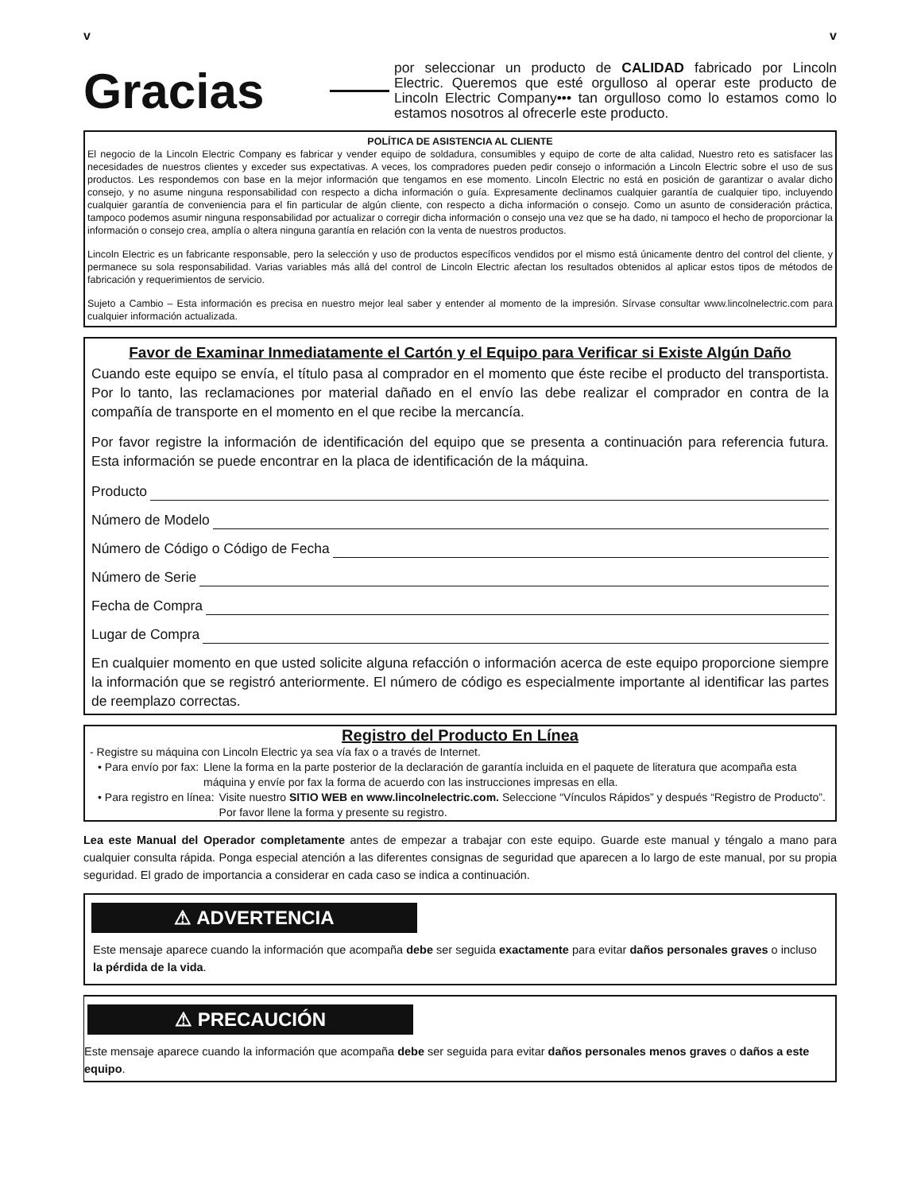v v
Gracias
por seleccionar un producto de CALIDAD fabricado por Lincoln Electric. Queremos que esté orgulloso al operar este producto de Lincoln Electric Company••• tan orgulloso como lo estamos como lo estamos nosotros al ofrecerle este producto.
POLÍTICA DE ASISTENCIA AL CLIENTE
El negocio de la Lincoln Electric Company es fabricar y vender equipo de soldadura, consumibles y equipo de corte de alta calidad, Nuestro reto es satisfacer las necesidades de nuestros clientes y exceder sus expectativas. A veces, los compradores pueden pedir consejo o información a Lincoln Electric sobre el uso de sus productos. Les respondemos con base en la mejor información que tengamos en ese momento. Lincoln Electric no está en posición de garantizar o avalar dicho consejo, y no asume ninguna responsabilidad con respecto a dicha información o guía. Expresamente declinamos cualquier garantía de cualquier tipo, incluyendo cualquier garantía de conveniencia para el fin particular de algún cliente, con respecto a dicha información o consejo. Como un asunto de consideración práctica, tampoco podemos asumir ninguna responsabilidad por actualizar o corregir dicha información o consejo una vez que se ha dado, ni tampoco el hecho de proporcionar la información o consejo crea, amplía o altera ninguna garantía en relación con la venta de nuestros productos.
Lincoln Electric es un fabricante responsable, pero la selección y uso de productos específicos vendidos por el mismo está únicamente dentro del control del cliente, y permanece su sola responsabilidad. Varias variables más allá del control de Lincoln Electric afectan los resultados obtenidos al aplicar estos tipos de métodos de fabricación y requerimientos de servicio.
Sujeto a Cambio – Esta información es precisa en nuestro mejor leal saber y entender al momento de la impresión. Sírvase consultar www.lincolnelectric.com para cualquier información actualizada.
Favor de Examinar Inmediatamente el Cartón y el Equipo para Verificar si Existe Algún Daño
Cuando este equipo se envía, el título pasa al comprador en el momento que éste recibe el producto del transportista. Por lo tanto, las reclamaciones por material dañado en el envío las debe realizar el comprador en contra de la compañía de transporte en el momento en el que recibe la mercancía.
Por favor registre la información de identificación del equipo que se presenta a continuación para referencia futura. Esta información se puede encontrar en la placa de identificación de la máquina.
Producto
Número de Modelo
Número de Código o Código de Fecha
Número de Serie
Fecha de Compra
Lugar de Compra
En cualquier momento en que usted solicite alguna refacción o información acerca de este equipo proporcione siempre la información que se registró anteriormente. El número de código es especialmente importante al identificar las partes de reemplazo correctas.
Registro del Producto En Línea
- Registre su máquina con Lincoln Electric ya sea vía fax o a través de Internet.
• Para envío por fax: Llene la forma en la parte posterior de la declaración de garantía incluida en el paquete de literatura que acompaña esta máquina y envíe por fax la forma de acuerdo con las instrucciones impresas en ella.
• Para registro en línea: Visite nuestro SITIO WEB en www.lincolnelectric.com. Seleccione “Vínculos Rápidos” y después “Registro de Producto”. Por favor llene la forma y presente su registro.
Lea este Manual del Operador completamente antes de empezar a trabajar con este equipo. Guarde este manual y téngalo a mano para cualquier consulta rápida. Ponga especial atención a las diferentes consignas de seguridad que aparecen a lo largo de este manual, por su propia seguridad. El grado de importancia a considerar en cada caso se indica a continuación.
⚠ ADVERTENCIA
Este mensaje aparece cuando la información que acompaña debe ser seguida exactamente para evitar daños personales graves o incluso la pérdida de la vida.
⚠ PRECAUCIÓN
Este mensaje aparece cuando la información que acompaña debe ser seguida para evitar daños personales menos graves o daños a este equipo.